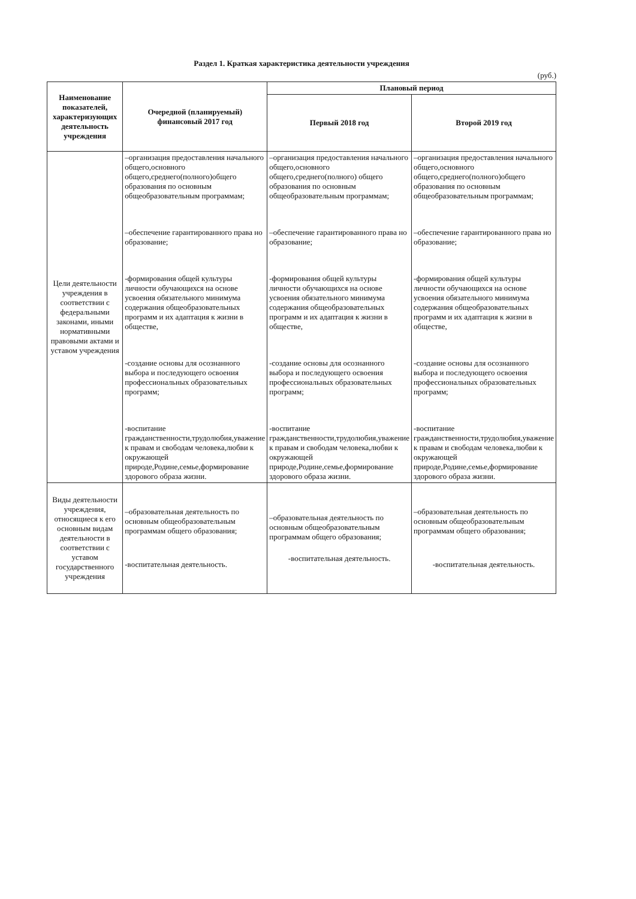Раздел 1. Краткая характеристика деятельности учреждения
(руб.)
| Наименование показателей, характеризующих деятельность учреждения | Очередной (планируемый) финансовый 2017 год | Плановый период | |
| --- | --- | --- | --- |
| | | Первый 2018 год | Второй 2019 год |
| Цели деятельности учреждения в соответствии с федеральными законами, иными нормативными правовыми актами и уставом учреждения | –организация предоставления начального общего,основного общего,среднего(полного)общего образования по основным общеобразовательным программам; –обеспечение гарантированного права но образование; -формирования общей культуры личности обучающихся на основе усвоения обязательного минимума содержания общеобразовательных программ и их адаптация к жизни в обществе, -создание основы для осознанного выбора и последующего освоения профессиональных образовательных программ; -воспитание гражданственности,трудолюбия,уважение к правам и свободам человека,любви к окружающей природе,Родине,семье,формирование здорового образа жизни. | –организация предоставления начального общего,основного общего,среднего(полного) общего образования по основным общеобразовательным программам; –обеспечение гарантированного права но образование; -формирования общей культуры личности обучающихся на основе усвоения обязательного минимума содержания общеобразовательных программ и их адаптация к жизни в обществе, -создание основы для осознанного выбора и последующего освоения профессиональных образовательных программ; -воспитание гражданственности,трудолюбия,уважение к правам и свободам человека,любви к окружающей природе,Родине,семье,формирование здорового образа жизни. | –организация предоставления начального общего,основного общего,среднего(полного)общего образования по основным общеобразовательным программам; –обеспечение гарантированного права но образование; -формирования общей культуры личности обучающихся на основе усвоения обязательного минимума содержания общеобразовательных программ и их адаптация к жизни в обществе, -создание основы для осознанного выбора и последующего освоения профессиональных образовательных программ; -воспитание гражданственности,трудолюбия,уважение к правам и свободам человека,любви к окружающей природе,Родине,семье,формирование здорового образа жизни. |
| Виды деятельности учреждения, относящиеся к его основным видам деятельности в соответствии с уставом государственного учреждения | –образовательная деятельность по основным общеобразовательным программам общего образования; -воспитательная деятельность. | –образовательная деятельность по основным общеобразовательным программам общего образования; -воспитательная деятельность. | –образовательная деятельность по основным общеобразовательным программам общего образования; -воспитательная деятельность. |